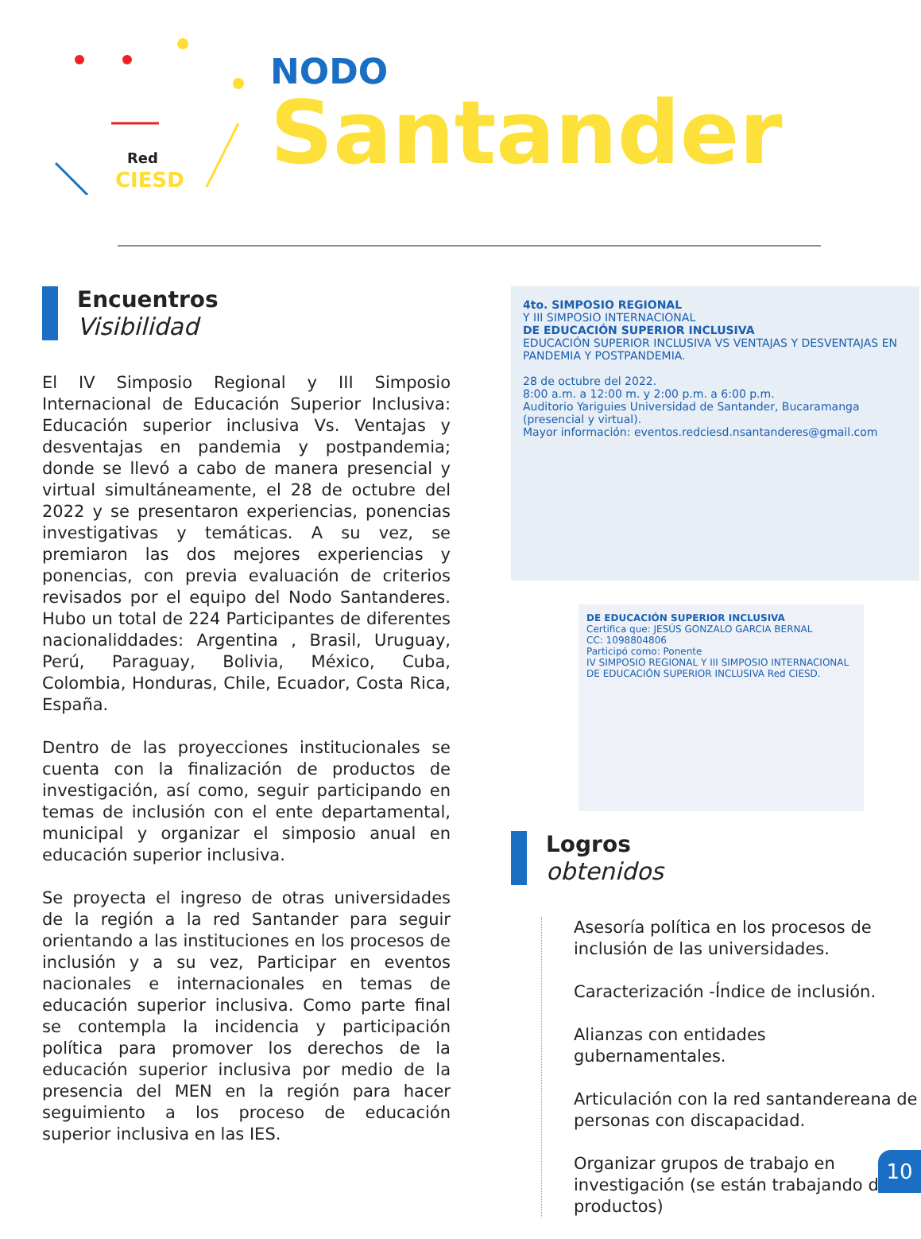Red
CIESD
NODO
Santander
Encuentros
Visibilidad
El IV Simposio Regional y III Simposio Internacional de Educación Superior Inclusiva: Educación superior inclusiva Vs. Ventajas y desventajas en pandemia y postpandemia; donde se llevó a cabo de manera presencial y virtual simultáneamente, el 28 de octubre del 2022 y se presentaron experiencias, ponencias investigativas y temáticas. A su vez, se premiaron las dos mejores experiencias y ponencias, con previa evaluación de criterios revisados por el equipo del Nodo Santanderes. Hubo un total de 224 Participantes de diferentes nacionaliddades: Argentina , Brasil, Uruguay, Perú, Paraguay, Bolivia, México, Cuba, Colombia, Honduras, Chile, Ecuador, Costa Rica, España.
Dentro de las proyecciones institucionales se cuenta con la finalización de productos de investigación, así como, seguir participando en temas de inclusión con el ente departamental, municipal y organizar el simposio anual en educación superior inclusiva.
Se proyecta el ingreso de otras universidades de la región a la red Santander para seguir orientando a las instituciones en los procesos de inclusión y a su vez, Participar en eventos nacionales e internacionales en temas de educación superior inclusiva. Como parte final se contempla la incidencia y participación política para promover los derechos de la educación superior inclusiva por medio de la presencia del MEN en la región para hacer seguimiento a los proceso de educación superior inclusiva en las IES.
4to. SIMPOSIO REGIONAL
Y III SIMPOSIO INTERNACIONAL
DE EDUCACIÓN SUPERIOR INCLUSIVA
EDUCACIÓN SUPERIOR INCLUSIVA VS VENTAJAS Y DESVENTAJAS EN PANDEMIA Y POSTPANDEMIA.
28 de octubre del 2022.
8:00 a.m. a 12:00 m. y 2:00 p.m. a 6:00 p.m.
Auditorio Yariguies Universidad de Santander, Bucaramanga (presencial y virtual).
Mayor información: eventos.redciesd.nsantanderes@gmail.com
DE EDUCACIÓN SUPERIOR INCLUSIVA
Certifica que: JESÚS GONZALO GARCIA BERNAL
CC: 1098804806
Participó como: Ponente
IV SIMPOSIO REGIONAL Y III SIMPOSIO INTERNACIONAL DE EDUCACIÓN SUPERIOR INCLUSIVA Red CIESD.
Logros
obtenidos
Asesoría política en los procesos de inclusión de las universidades.
Caracterización -Índice de inclusión.
Alianzas con entidades gubernamentales.
Articulación con la red santandereana de personas con discapacidad.
Organizar grupos de trabajo en investigación (se están trabajando dos productos)
10